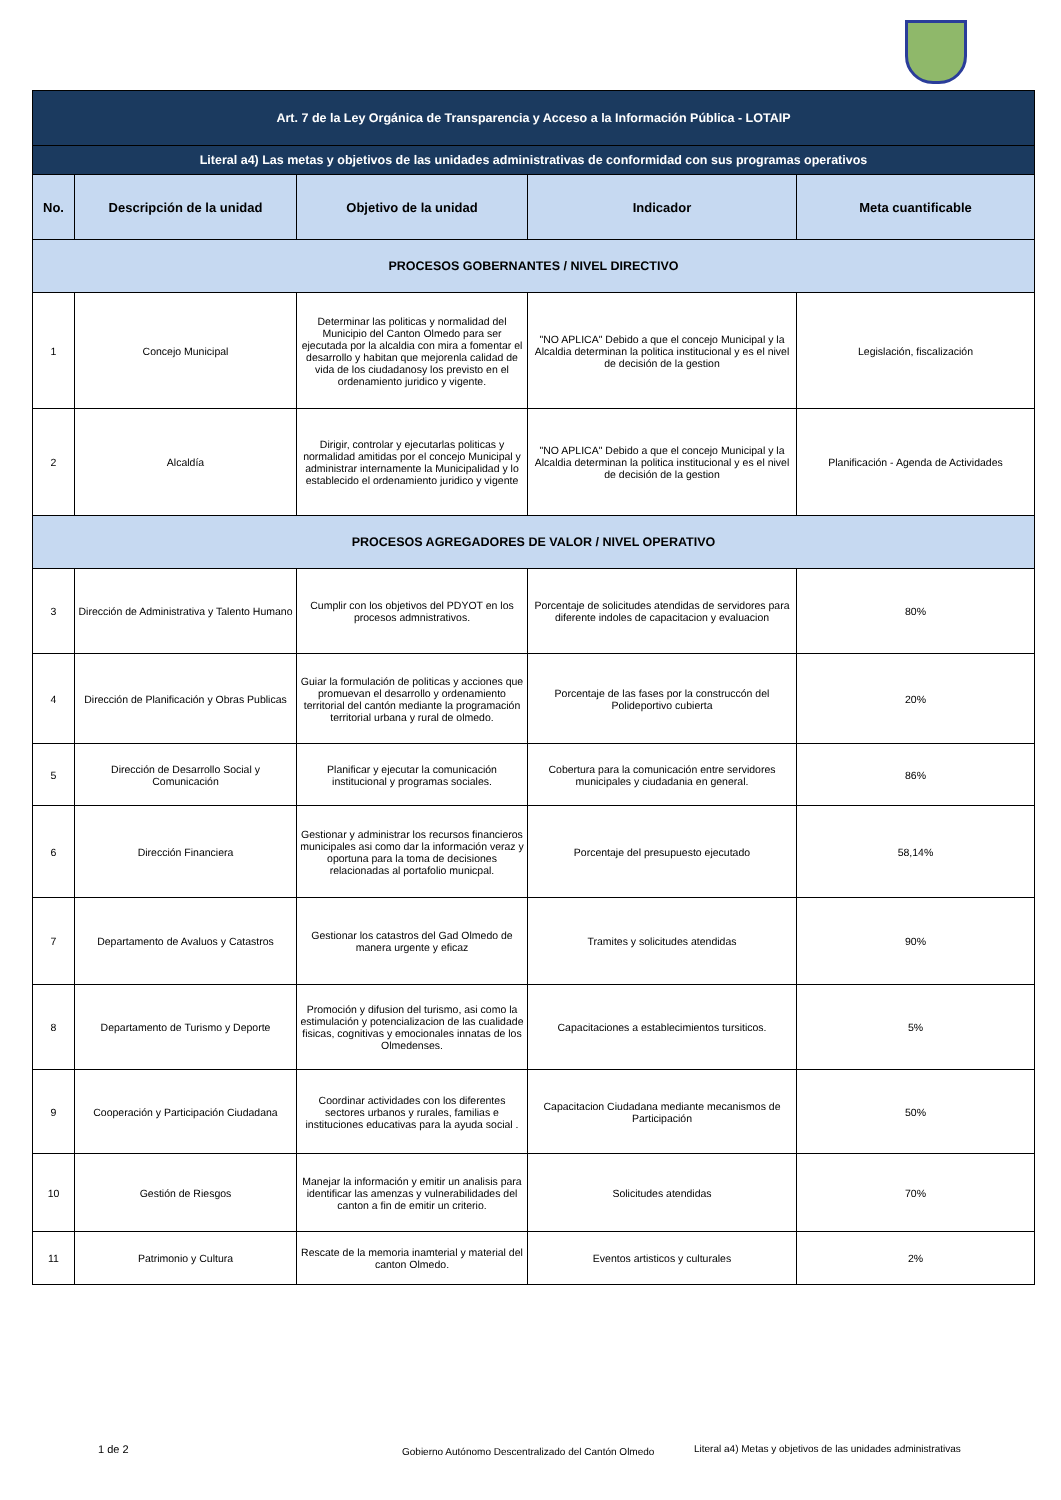| Art. 7 de la Ley Orgánica de Transparencia y Acceso a la Información Pública - LOTAIP | | | | |
| Literal a4) Las metas y objetivos de las unidades administrativas de conformidad con sus programas operativos | | | | |
| No. | Descripción de la unidad | Objetivo de la unidad | Indicador | Meta cuantificable |
| PROCESOS GOBERNANTES / NIVEL DIRECTIVO | | | | |
| 1 | Concejo Municipal | Determinar las politicas y normalidad del Municipio del Canton Olmedo para ser ejecutada por la alcaldia con mira a fomentar el desarrollo y habitan que mejorenla calidad de vida de los ciudadanosy los previsto en el ordenamiento juridico y vigente. | "NO APLICA" Debido a que el concejo Municipal y la Alcaldia determinan la politica institucional y es el nivel de decisión de la gestion | Legislación, fiscalización |
| 2 | Alcaldía | Dirigir, controlar y ejecutarlas politicas y normalidad amitidas por el concejo Municipal y administrar internamente la Municipalidad y lo establecido el ordenamiento juridico y vigente | "NO APLICA" Debido a que el concejo Municipal y la Alcaldia determinan la politica institucional y es el nivel de decisión de la gestion | Planificación - Agenda de Actividades |
| PROCESOS AGREGADORES DE VALOR / NIVEL OPERATIVO | | | | |
| 3 | Dirección de Administrativa y Talento Humano | Cumplir con los objetivos del PDYOT en los procesos admnistrativos. | Porcentaje de solicitudes atendidas de servidores para diferente indoles de capacitacion y evaluacion | 80% |
| 4 | Dirección de Planificación y Obras Publicas | Guiar la formulación de politicas y acciones que promuevan el desarrollo y ordenamiento territorial del cantón mediante la programación territorial urbana y rural de olmedo. | Porcentaje de las fases por la construccón del Polideportivo cubierta | 20% |
| 5 | Dirección de Desarrollo Social y Comunicación | Planificar y ejecutar la comunicación institucional y programas sociales. | Cobertura para la comunicación entre servidores municipales y ciudadania en general. | 86% |
| 6 | Dirección Financiera | Gestionar y administrar los recursos financieros municipales asi como dar la información veraz y oportuna para la toma de decisiones relacionadas al portafolio municpal. | Porcentaje del presupuesto ejecutado | 58,14% |
| 7 | Departamento de Avaluos y Catastros | Gestionar los catastros del Gad Olmedo de manera urgente y eficaz | Tramites y solicitudes atendidas | 90% |
| 8 | Departamento de Turismo y Deporte | Promoción y difusion del turismo, asi como la estimulación y potencializacion de las cualidade fisicas, cognitivas y emocionales innatas de los Olmedenses. | Capacitaciones a establecimientos tursiticos. | 5% |
| 9 | Cooperación y Participación Ciudadana | Coordinar actividades con los diferentes sectores urbanos y rurales, familias e instituciones educativas para la ayuda social . | Capacitacion Ciudadana mediante mecanismos de Participación | 50% |
| 10 | Gestión de Riesgos | Manejar la información y emitir un analisis para identificar las amenzas y vulnerabilidades del canton a fin de emitir un criterio. | Solicitudes atendidas | 70% |
| 11 | Patrimonio y Cultura | Rescate de la memoria inamterial y material del canton Olmedo. | Eventos artisticos y culturales | 2% |
1 de 2
Gobierno Autónomo Descentralizado del Cantón Olmedo
Literal a4) Metas y objetivos de las unidades administrativas